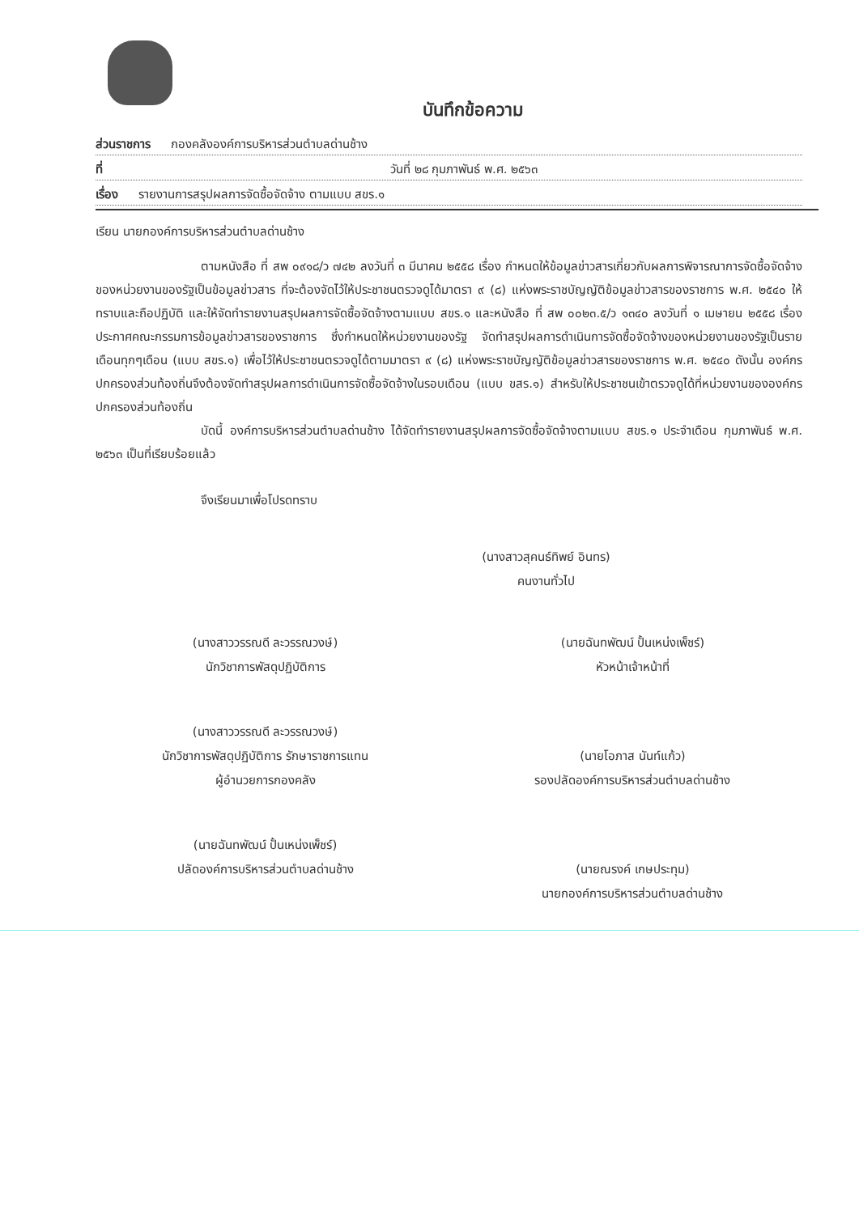บันทึกข้อความ
ส่วนราชการ กองคลังองค์การบริหารส่วนตำบลด่านช้าง
ที่ วันที่ ๒๘ กุมภาพันธ์ พ.ศ. ๒๕๖๓
เรื่อง รายงานการสรุปผลการจัดซื้อจัดจ้าง ตามแบบ สขร.๑
เรียน นายกองค์การบริหารส่วนตำบลด่านช้าง
ตามหนังสือ ที่ สพ ๐๙๑๘/ว ๗๔๒ ลงวันที่ ๓ มีนาคม ๒๕๕๘ เรื่อง กำหนดให้ข้อมูลข่าวสารเกี่ยวกับผลการพิจารณาการจัดซื้อจัดจ้างของหน่วยงานของรัฐเป็นข้อมูลข่าวสาร ที่จะต้องจัดไว้ให้ประชาชนตรวจดูได้มาตรา ๙ (๘) แห่งพระราชบัญญัติข้อมูลข่าวสารของราชการ พ.ศ. ๒๕๔๐ ให้ทราบและถือปฏิบัติ และให้จัดทำรายงานสรุปผลการจัดซื้อจัดจ้างตามแบบ สขร.๑ และหนังสือ ที่ สพ ๐๐๒๓.๕/ว ๑๓๔๐ ลงวันที่ ๑ เมษายน ๒๕๕๘ เรื่อง ประกาศคณะกรรมการข้อมูลข่าวสารของราชการ ซึ่งกำหนดให้หน่วยงานของรัฐ จัดทำสรุปผลการดำเนินการจัดซื้อจัดจ้างของหน่วยงานของรัฐเป็นรายเดือนทุกๆเดือน (แบบ สขร.๑) เพื่อไว้ให้ประชาชนตรวจดูได้ตามมาตรา ๙ (๘) แห่งพระราชบัญญัติข้อมูลข่าวสารของราชการ พ.ศ. ๒๕๔๐ ดังนั้น องค์กรปกครองส่วนท้องถิ่นจึงต้องจัดทำสรุปผลการดำเนินการจัดซื้อจัดจ้างในรอบเดือน (แบบ ขสร.๑) สำหรับให้ประชาชนเข้าตรวจดูได้ที่หน่วยงานขององค์กรปกครองส่วนท้องถิ่น
บัดนี้ องค์การบริหารส่วนตำบลด่านช้าง ได้จัดทำรายงานสรุปผลการจัดซื้อจัดจ้างตามแบบ สขร.๑ ประจำเดือน กุมภาพันธ์ พ.ศ. ๒๕๖๓ เป็นที่เรียบร้อยแล้ว
จึงเรียนมาเพื่อโปรดทราบ
(นางสาวสุคนธ์ทิพย์ อินทร)
คนงานทั่วไป
(นางสาววรรณดี ละวรรณวงษ์)
นักวิชาการพัสดุปฏิบัติการ
(นางสาววรรณดี ละวรรณวงษ์)
นักวิชาการพัสดุปฏิบัติการ รักษาราชการแทน
ผู้อำนวยการกองคลัง
(นายฉันทพัฒน์ ปั้นเหน่งเพ็ชร์)
ปลัดองค์การบริหารส่วนตำบลด่านช้าง
(นายฉันทพัฒน์ ปั้นเหน่งเพ็ชร์)
หัวหน้าเจ้าหน้าที่
(นายโอภาส นันท์แก้ว)
รองปลัดองค์การบริหารส่วนตำบลด่านช้าง
(นายณรงค์ เกษประทุม)
นายกองค์การบริหารส่วนตำบลด่านช้าง